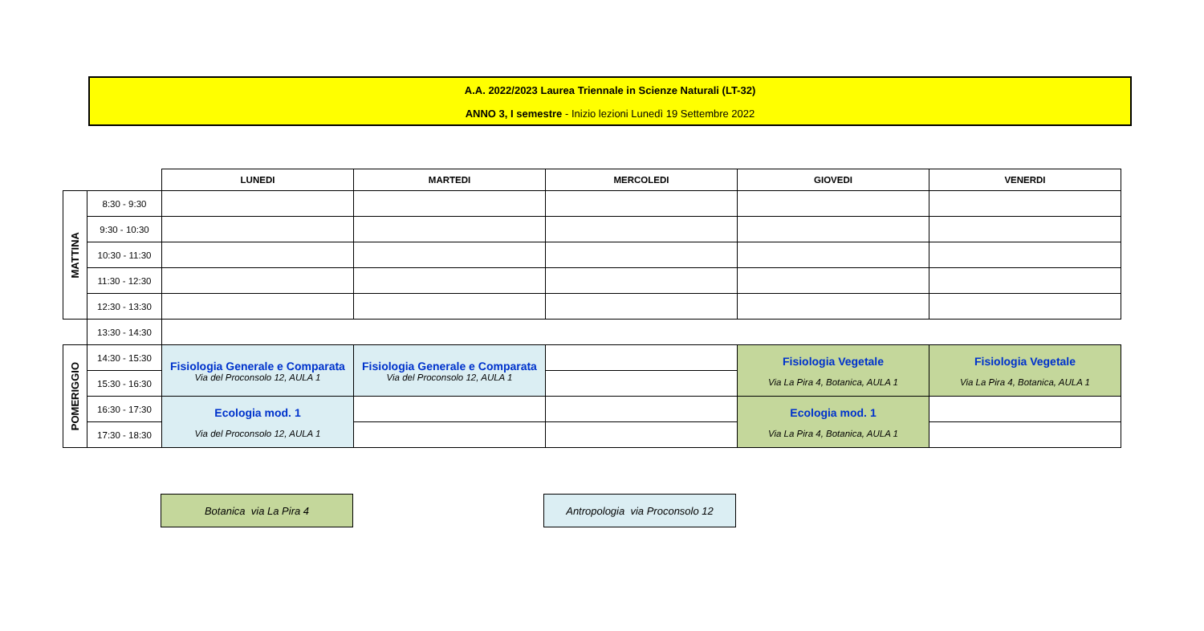A.A. 2022/2023 Laurea Triennale in Scienze Naturali (LT-32)
ANNO 3, I semestre - Inizio lezioni Lunedì 19 Settembre 2022
| | | LUNEDI | MARTEDI | MERCOLEDI | GIOVEDI | VENERDI |
| --- | --- | --- | --- | --- | --- | --- |
| MATTINA | 8:30 - 9:30 | | | | | |
| | 9:30 - 10:30 | | | | | |
| | 10:30 - 11:30 | | | | | |
| | 11:30 - 12:30 | | | | | |
| | 12:30 - 13:30 | | | | | |
| | 13:30 - 14:30 | | | | | |
| POMERIGGIO | 14:30 - 15:30 | Fisiologia Generale e Comparata Via del Proconsolo 12, AULA 1 | Fisiologia Generale e Comparata Via del Proconsolo 12, AULA 1 | | Fisiologia Vegetale Via La Pira 4, Botanica, AULA 1 | Fisiologia Vegetale Via La Pira 4, Botanica, AULA 1 |
| | 15:30 - 16:30 | | | | | |
| | 16:30 - 17:30 | Ecologia mod. 1 Via del Proconsolo 12, AULA 1 | | | Ecologia mod. 1 Via La Pira 4, Botanica, AULA 1 | |
| | 17:30 - 18:30 | | | | | |
Botanica via La Pira 4
Antropologia via Proconsolo 12